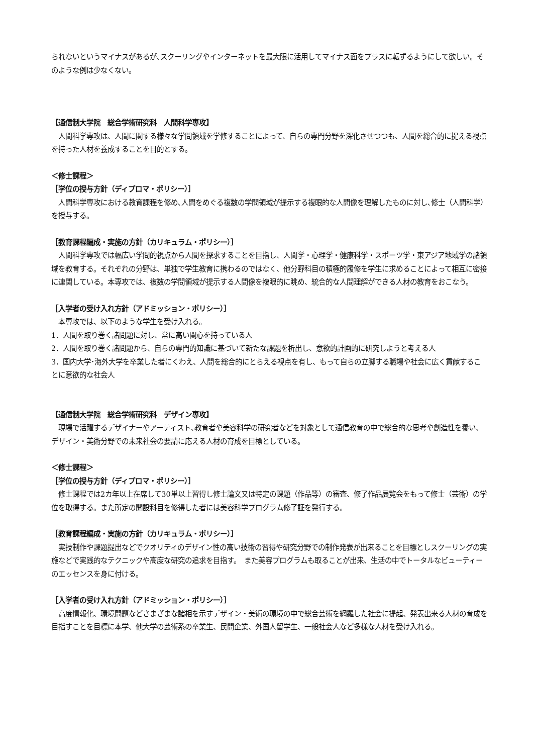られないというマイナスがあるが､スクーリングやインターネットを最大限に活用してマイナス面をプラスに転ずるようにして欲しい。そのような例は少なくない。
【通信制大学院　総合学術研究科　人間科学専攻】
　人間科学専攻は、人間に関する様々な学問領域を学修することによって、自らの専門分野を深化させつつも、人間を総合的に捉える視点を持った人材を養成することを目的とする。
＜修士課程＞
［学位の授与方針（ディプロマ・ポリシー）］
　人間科学専攻における教育課程を修め､人間をめぐる複数の学問領域が提示する複眼的な人間像を理解したものに対し､修士（人間科学）を授与する。
［教育課程編成・実施の方針（カリキュラム・ポリシー）］
　人間科学専攻では幅広い学問的視点から人間を探求することを目指し、人間学・心理学・健康科学・スポーツ学・東アジア地域学の諸領域を教育する。それぞれの分野は、単独で学生教育に携わるのではなく、他分野科目の積極的履修を学生に求めることによって相互に密接に連関している。本専攻では、複数の学問領域が提示する人間像を複眼的に眺め、統合的な人間理解ができる人材の教育をおこなう。
［入学者の受け入れ方針（アドミッション・ポリシー）］
　本専攻では、以下のような学生を受け入れる。
1．人間を取り巻く諸問題に対し、常に高い関心を持っている人
2．人間を取り巻く諸問題から、自らの専門的知識に基づいて新たな課題を析出し、意欲的計画的に研究しようと考える人
3．国内大学･海外大学を卒業した者にくわえ、人間を総合的にとらえる視点を有し、もって自らの立脚する職場や社会に広く貢献することに意欲的な社会人
【通信制大学院　総合学術研究科　デザイン専攻】
　現場で活躍するデザイナーやアーティスト､教育者や美容科学の研究者などを対象として通信教育の中で総合的な思考や創造性を養い、デザイン・美術分野での未来社会の要請に応える人材の育成を目標としている。
＜修士課程＞
［学位の授与方針（ディプロマ・ポリシー）］
　修士課程では2カ年以上在席して30単以上習得し修士論文又は特定の課題（作品等）の審査、修了作品展覧会をもって修士（芸術）の学位を取得する。また所定の開設科目を修得した者には美容科学プログラム修了証を発行する。
［教育課程編成・実施の方針（カリキュラム・ポリシー）］
　実技制作や課題提出などでクオリティのデザイン性の高い技術の習得や研究分野での制作発表が出来ることを目標としスクーリングの実施などで実践的なテクニックや高度な研究の追求を目指す。　また美容プログラムも取ることが出来、生活の中でトータルなビューティーのエッセンスを身に付ける。
［入学者の受け入れ方針（アドミッション・ポリシー）］
　高度情報化、環境問題などさまざまな諸相を示すデザイン・美術の環境の中で総合芸術を網羅した社会に提起、発表出来る人材の育成を目指すことを目標に本学、他大学の芸術系の卒業生、民間企業、外国人留学生、一般社会人など多様な人材を受け入れる。